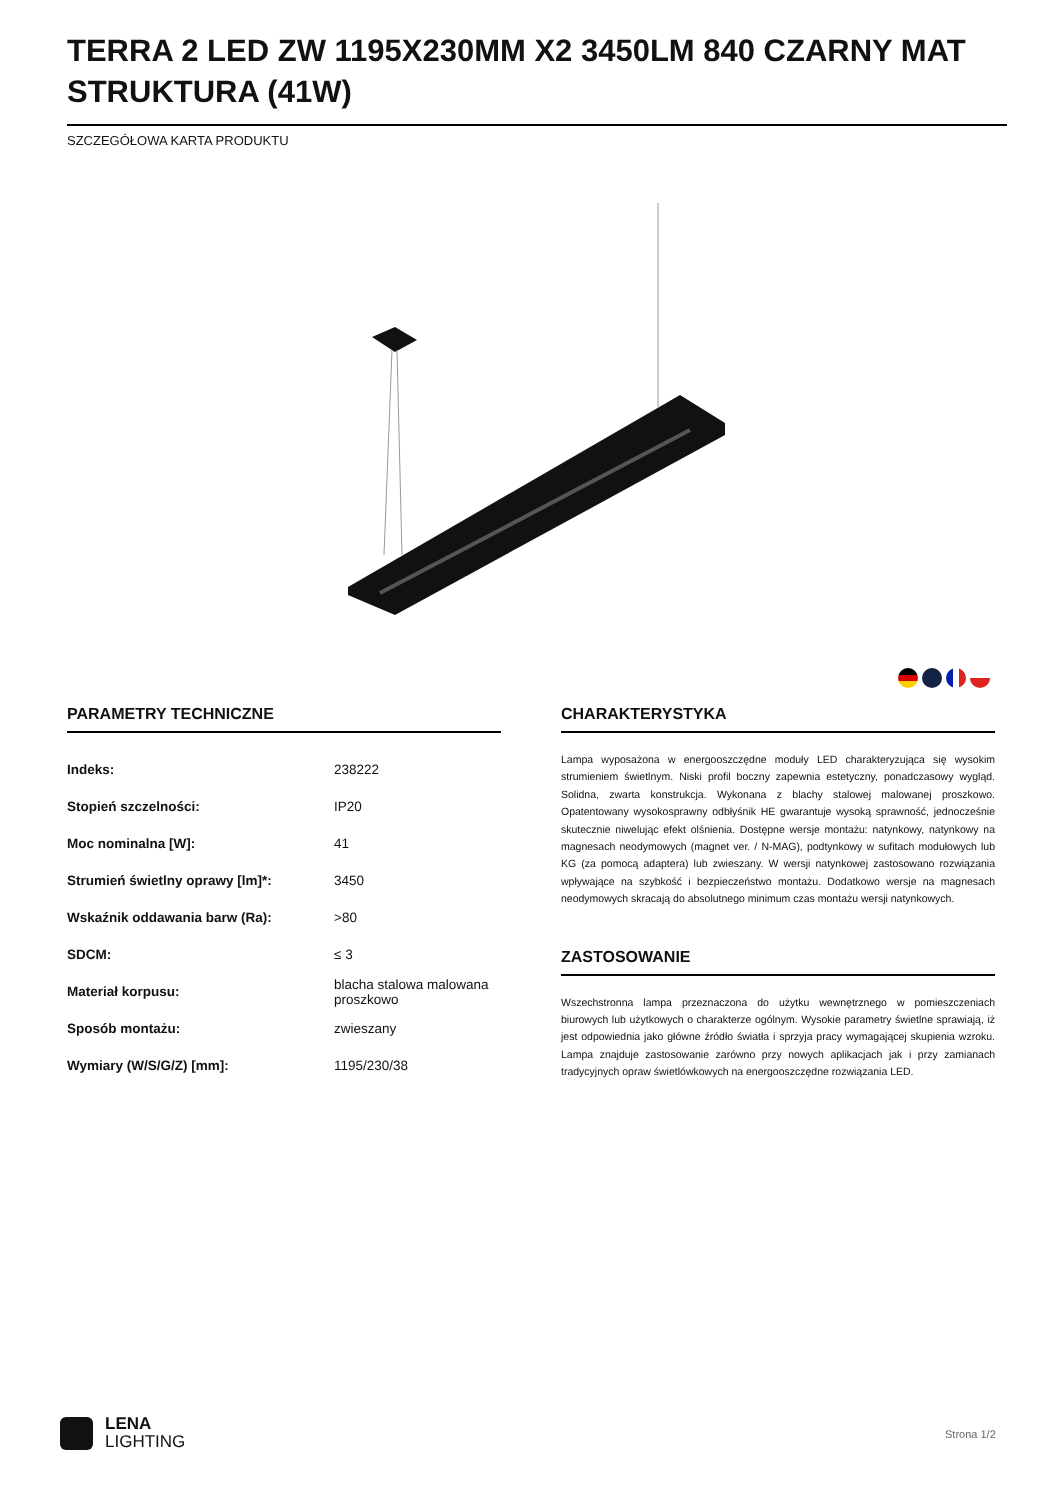TERRA 2 LED ZW 1195X230MM X2 3450LM 840 CZARNY MAT STRUKTURA (41W)
SZCZEGÓŁOWA KARTA PRODUKTU
PARAMETRY TECHNICZNE
| Indeks: | 238222 |
| Stopień szczelności: | IP20 |
| Moc nominalna [W]: | 41 |
| Strumień świetlny oprawy [lm]*: | 3450 |
| Wskaźnik oddawania barw (Ra): | >80 |
| SDCM: | ≤ 3 |
| Materiał korpusu: | blacha stalowa malowana proszkowo |
| Sposób montażu: | zwieszany |
| Wymiary (W/S/G/Z) [mm]: | 1195/230/38 |
CHARAKTERYSTYKA
Lampa wyposażona w energooszczędne moduły LED charakteryzująca się wysokim strumieniem świetlnym. Niski profil boczny zapewnia estetyczny, ponadczasowy wygląd. Solidna, zwarta konstrukcja. Wykonana z blachy stalowej malowanej proszkowo. Opatentowany wysokosprawny odbłyśnik HE gwarantuje wysoką sprawność, jednocześnie skutecznie niwelując efekt olśnienia. Dostępne wersje montażu: natynkowy, natynkowy na magnesach neodymowych (magnet ver. / N-MAG), podtynkowy w sufitach modułowych lub KG (za pomocą adaptera) lub zwieszany. W wersji natynkowej zastosowano rozwiązania wpływające na szybkość i bezpieczeństwo montażu. Dodatkowo wersje na magnesach neodymowych skracają do absolutnego minimum czas montażu wersji natynkowych.
ZASTOSOWANIE
Wszechstronna lampa przeznaczona do użytku wewnętrznego w pomieszczeniach biurowych lub użytkowych o charakterze ogólnym. Wysokie parametry świetlne sprawiają, iż jest odpowiednia jako główne źródło światła i sprzyja pracy wymagającej skupienia wzroku. Lampa znajduje zastosowanie zarówno przy nowych aplikacjach jak i przy zamianach tradycyjnych opraw świetlówkowych na energooszczędne rozwiązania LED.
LENA
LIGHTING
Strona 1/2